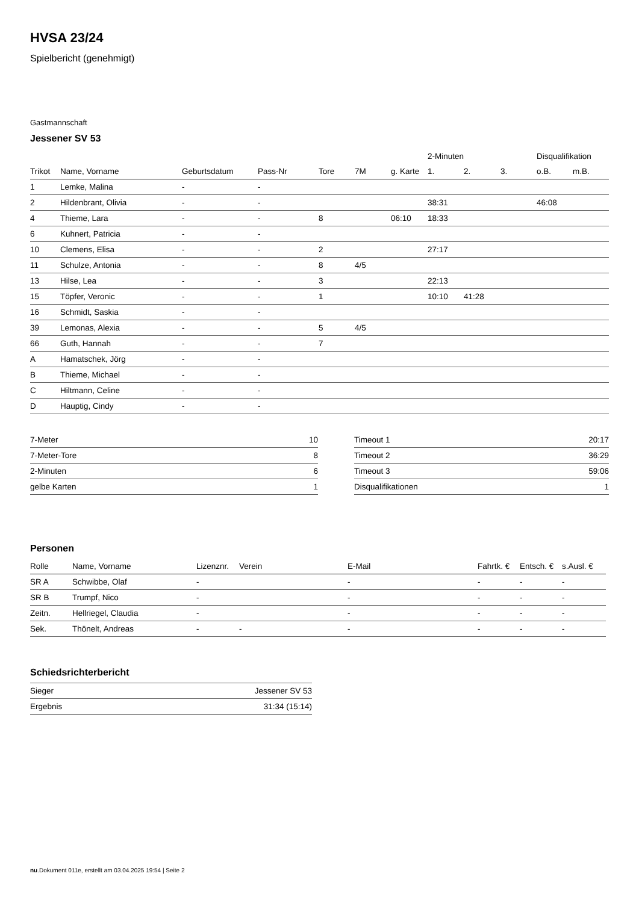HVSA 23/24
Spielbericht (genehmigt)
Gastmannschaft
Jessener SV 53
| | | | | | | | 2-Minuten | | | Disqualifikation | |
| --- | --- | --- | --- | --- | --- | --- | --- | --- | --- | --- | --- |
| Trikot | Name, Vorname | Geburtsdatum | Pass-Nr | Tore | 7M | g. Karte | 1. | 2. | 3. | o.B. | m.B. |
| 1 | Lemke, Malina | - | - | | | | | | | | |
| 2 | Hildenbrant, Olivia | - | - | | | | 38:31 | | | 46:08 | |
| 4 | Thieme, Lara | - | - | 8 | | 06:10 | 18:33 | | | | |
| 6 | Kuhnert, Patricia | - | - | | | | | | | | |
| 10 | Clemens, Elisa | - | - | 2 | | | 27:17 | | | | |
| 11 | Schulze, Antonia | - | - | 8 | 4/5 | | | | | | |
| 13 | Hilse, Lea | - | - | 3 | | | 22:13 | | | | |
| 15 | Töpfer, Veronic | - | - | 1 | | | 10:10 | 41:28 | | | |
| 16 | Schmidt, Saskia | - | - | | | | | | | | |
| 39 | Lemonas, Alexia | - | - | 5 | 4/5 | | | | | | |
| 66 | Guth, Hannah | - | - | 7 | | | | | | | |
| A | Hamatschek, Jörg | - | - | | | | | | | | |
| B | Thieme, Michael | - | - | | | | | | | | |
| C | Hiltmann, Celine | - | - | | | | | | | | |
| D | Hauptig, Cindy | - | - | | | | | | | | |
| 7-Meter | 10 |
| 7-Meter-Tore | 8 |
| 2-Minuten | 6 |
| gelbe Karten | 1 |
| Timeout 1 | 20:17 |
| Timeout 2 | 36:29 |
| Timeout 3 | 59:06 |
| Disqualifikationen | 1 |
Personen
| Rolle | Name, Vorname | Lizenznr. | Verein | E-Mail | Fahrtk. € | Entsch. € | s.Ausl. € |
| --- | --- | --- | --- | --- | --- | --- | --- |
| SR A | Schwibbe, Olaf | - | | - | - | - | - |
| SR B | Trumpf, Nico | - | | - | - | - | - |
| Zeitn. | Hellriegel, Claudia | - | | - | - | - | - |
| Sek. | Thönelt, Andreas | - | - | - | - | - | - |
Schiedsrichterbericht
| Sieger | Jessener SV 53 |
| Ergebnis | 31:34 (15:14) |
nu.Dokument 011e, erstellt am 03.04.2025 19:54 | Seite 2